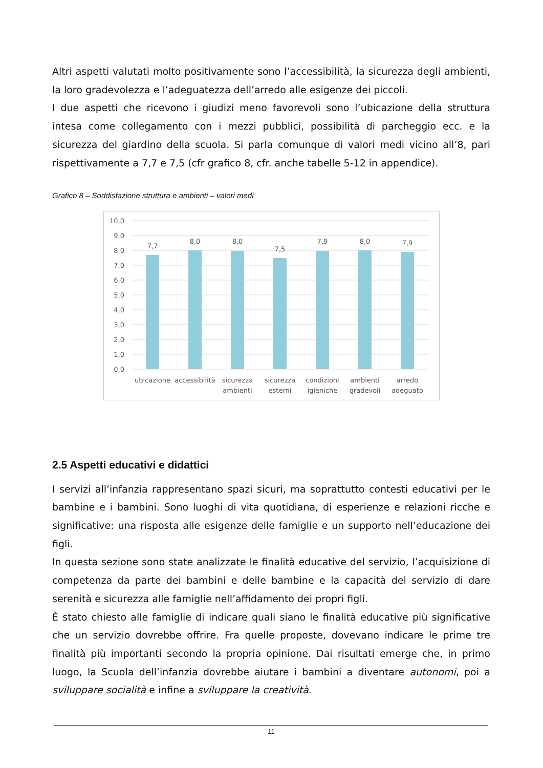Altri aspetti valutati molto positivamente sono l’accessibilità, la sicurezza degli ambienti, la loro gradevolezza e l’adeguatezza dell’arredo alle esigenze dei piccoli.
I due aspetti che ricevono i giudizi meno favorevoli sono l’ubicazione della struttura intesa come collegamento con i mezzi pubblici, possibilità di parcheggio ecc. e la sicurezza del giardino della scuola. Si parla comunque di valori medi vicino all’8, pari rispettivamente a 7,7 e 7,5 (cfr grafico 8, cfr. anche tabelle 5-12 in appendice).
Grafico 8 – Soddisfazione struttura e ambienti – valori medi
10,0
9,0
8,0
7,0
6,0
5,0
4,0
3,0
2,0
1,0
0,0
7,7
8,0
8,0
7,5
7,9
8,0
7,9
ubicazione
accessibilità
sicurezza
ambienti
sicurezza
esterni
condizioni
igieniche
ambienti
gradevoli
arredo
adeguato
2.5 Aspetti educativi e didattici
I servizi all’infanzia rappresentano spazi sicuri, ma soprattutto contesti educativi per le bambine e i bambini. Sono luoghi di vita quotidiana, di esperienze e relazioni ricche e significative: una risposta alle esigenze delle famiglie e un supporto nell’educazione dei figli.
In questa sezione sono state analizzate le finalità educative del servizio, l’acquisizione di competenza da parte dei bambini e delle bambine e la capacità del servizio di dare serenità e sicurezza alle famiglie nell’affidamento dei propri figli.
È stato chiesto alle famiglie di indicare quali siano le finalità educative più significative che un servizio dovrebbe offrire. Fra quelle proposte, dovevano indicare le prime tre finalità più importanti secondo la propria opinione. Dai risultati emerge che, in primo luogo, la Scuola dell’infanzia dovrebbe aiutare i bambini a diventare autonomi, poi a sviluppare socialità e infine a sviluppare la creatività.
11